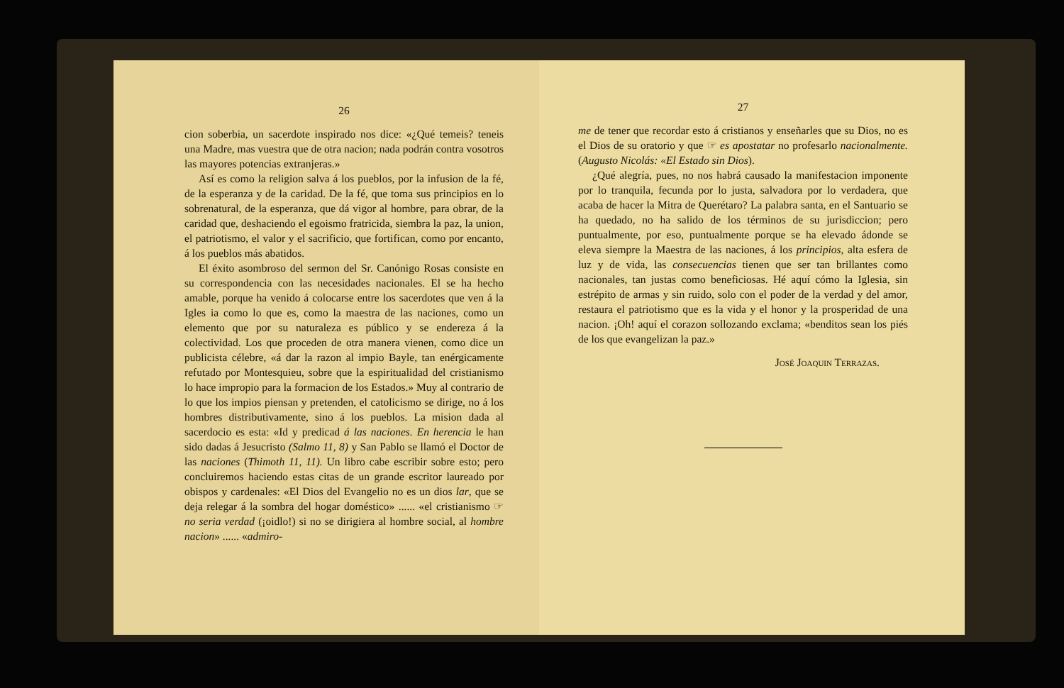26
cion soberbia, un sacerdote inspirado nos dice: «¿Qué temeis? teneis una Madre, mas vuestra que de otra nacion; nada podrán contra vosotros las mayores potencias extranjeras.»
Así es como la religion salva á los pueblos, por la infusion de la fé, de la esperanza y de la caridad. De la fé, que toma sus principios en lo sobrenatural, de la esperanza, que dá vigor al hombre, para obrar, de la caridad que, deshaciendo el egoismo fratricida, siembra la paz, la union, el patriotismo, el valor y el sacrificio, que fortifican, como por encanto, á los pueblos más abatidos.
El éxito asombroso del sermon del Sr. Canónigo Rosas consiste en su correspondencia con las necesidades nacionales. El se ha hecho amable, porque ha venido á colocarse entre los sacerdotes que ven á la Igles ia como lo que es, como la maestra de las naciones, como un elemento que por su naturaleza es público y se endereza á la colectividad. Los que proceden de otra manera vienen, como dice un publicista célebre, «á dar la razon al impio Bayle, tan enérgicamente refutado por Montesquieu, sobre que la espiritualidad del cristianismo lo hace impropio para la formacion de los Estados.» Muy al contrario de lo que los impios piensan y pretenden, el catolicismo se dirige, no á los hombres distributivamente, sino á los pueblos. La mision dada al sacerdocio es esta: «Id y predicad á las naciones. En herencia le han sido dadas á Jesucristo (Salmo 11, 8) y San Pablo se llamó el Doctor de las naciones (Thimoth 11, 11). Un libro cabe escribir sobre esto; pero concluiremos haciendo estas citas de un grande escritor laureado por obispos y cardenales: «El Dios del Evangelio no es un dios lar, que se deja relegar á la sombra del hogar doméstico» ...... «el cristianismo ☞ no seria verdad (¡oidlo!) si no se dirigiera al hombre social, al hombre nacion» ...... «admiro-
27
me de tener que recordar esto á cristianos y enseñarles que su Dios, no es el Dios de su oratorio y que ☞ es apostatar no profesarlo nacionalmente. (Augusto Nicolás: «El Estado sin Dios).
¿Qué alegría, pues, no nos habrá causado la manifestacion imponente por lo tranquila, fecunda por lo justa, salvadora por lo verdadera, que acaba de hacer la Mitra de Querétaro? La palabra santa, en el Santuario se ha quedado, no ha salido de los términos de su jurisdiccion; pero puntualmente, por eso, puntualmente porque se ha elevado ádonde se eleva siempre la Maestra de las naciones, á los principios, alta esfera de luz y de vida, las consecuencias tienen que ser tan brillantes como nacionales, tan justas como beneficiosas. Hé aquí cómo la Iglesia, sin estrépito de armas y sin ruido, solo con el poder de la verdad y del amor, restaura el patriotismo que es la vida y el honor y la prosperidad de una nacion. ¡Oh! aquí el corazon sollozando exclama; «benditos sean los piés de los que evangelizan la paz.»
José Joaquin Terrazas.